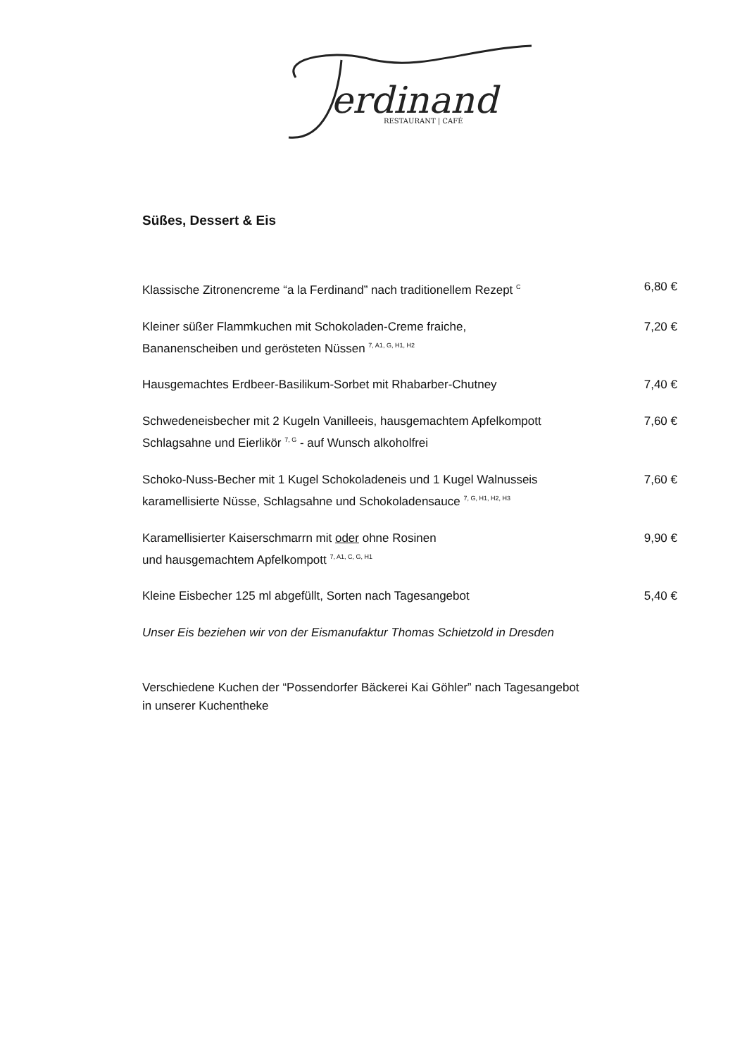erdinand
RESTAURANT | CAFÉ
Süßes, Dessert & Eis
Klassische Zitronencreme “a la Ferdinand” nach traditionellem Rezept <sup>C</sup>
6,80 €
Kleiner süßer Flammkuchen mit Schokoladen-Creme fraiche,
Bananenscheiben und gerösteten Nüssen <sup>7, A1, G, H1, H2</sup>
7,20 €
Hausgemachtes Erdbeer-Basilikum-Sorbet mit Rhabarber-Chutney
7,40 €
Schwedeneisbecher mit 2 Kugeln Vanilleeis, hausgemachtem Apfelkompott
Schlagsahne und Eierlikör <sup>7, G</sup> - auf Wunsch alkoholfrei
7,60 €
Schoko-Nuss-Becher mit 1 Kugel Schokoladeneis und 1 Kugel Walnusseis
karamellisierte Nüsse, Schlagsahne und Schokoladensauce <sup>7, G, H1, H2, H3</sup>
7,60 €
Karamellisierter Kaiserschmarrn mit oder ohne Rosinen
und hausgemachtem Apfelkompott <sup>7, A1, C, G, H1</sup>
9,90 €
Kleine Eisbecher 125 ml abgefüllt, Sorten nach Tagesangebot
5,40 €
Unser Eis beziehen wir von der Eismanufaktur Thomas Schietzold in Dresden
Verschiedene Kuchen der “Possendorfer Bäckerei Kai Göhler” nach Tagesangebot
in unserer Kuchentheke